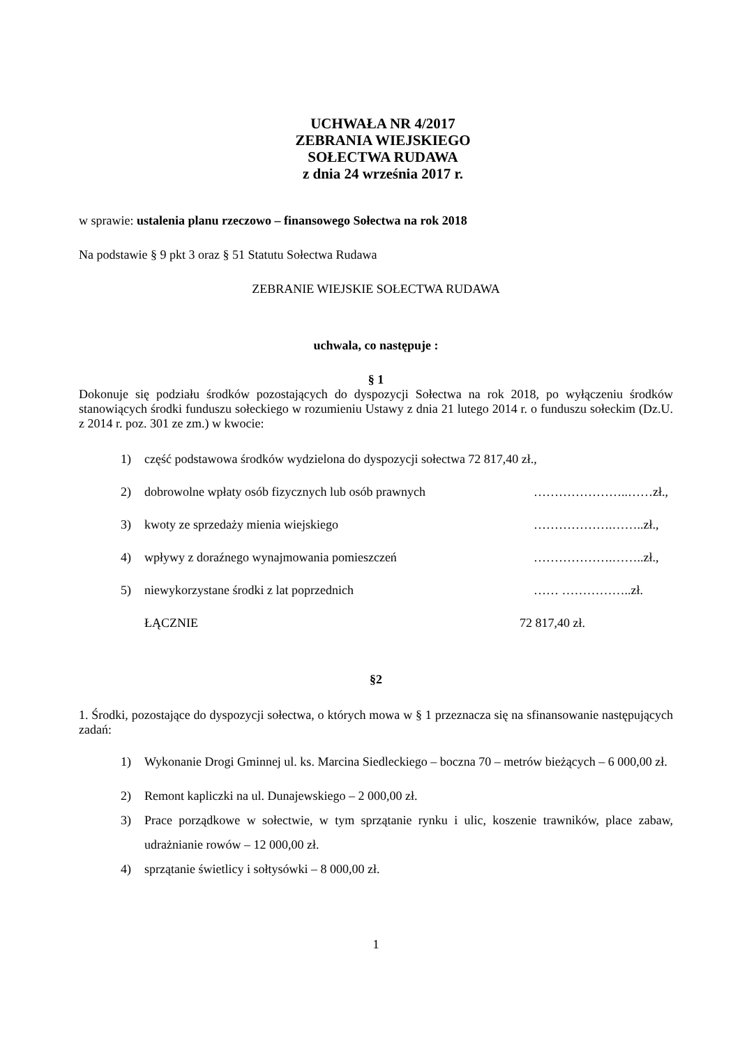UCHWAŁA NR 4/2017
ZEBRANIA WIEJSKIEGO
SOŁECTWA RUDAWA
z dnia 24 września 2017 r.
w sprawie: ustalenia planu rzeczowo – finansowego Sołectwa na rok 2018
Na podstawie § 9 pkt 3 oraz § 51 Statutu Sołectwa Rudawa
ZEBRANIE WIEJSKIE SOŁECTWA RUDAWA
uchwala, co następuje :
§ 1
Dokonuje się podziału środków pozostających do dyspozycji Sołectwa na rok 2018, po wyłączeniu środków stanowiących środki funduszu sołeckiego w rozumieniu Ustawy z dnia 21 lutego 2014 r. o funduszu sołeckim (Dz.U. z 2014 r. poz. 301 ze zm.) w kwocie:
1) część podstawowa środków wydzielona do dyspozycji sołectwa 72 817,40 zł.,
2) dobrowolne wpłaty osób fizycznych lub osób prawnych …………………..……zł.,
3) kwoty ze sprzedaży mienia wiejskiego ……………….……..zł.,
4) wpływy z doraźnego wynajmowania pomieszczeń ……………….……..zł.,
5) niewykorzystane środki z lat poprzednich …… ……………..zł.
ŁĄCZNIE 72 817,40 zł.
§2
1. Środki, pozostające do dyspozycji sołectwa, o których mowa w § 1 przeznacza się na sfinansowanie następujących zadań:
1) Wykonanie Drogi Gminnej ul. ks. Marcina Siedleckiego – boczna 70 – metrów bieżących – 6 000,00 zł.
2) Remont kapliczki na ul. Dunajewskiego – 2 000,00 zł.
3) Prace porządkowe w sołectwie, w tym sprzątanie rynku i ulic, koszenie trawników, place zabaw, udrażnianie rowów – 12 000,00 zł.
4) sprzątanie świetlicy i sołtysówki – 8 000,00 zł.
1